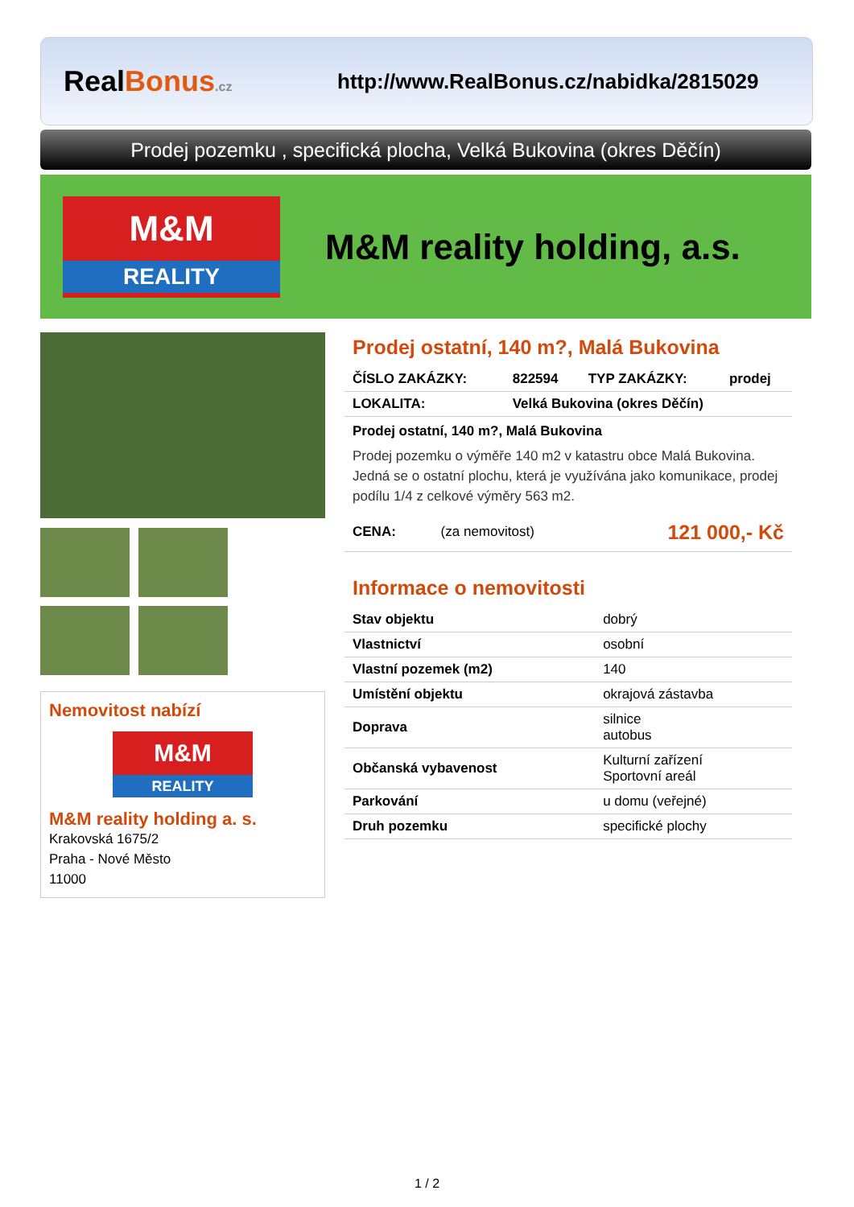RealBonus.cz
http://www.RealBonus.cz/nabidka/2815029
Prodej pozemku , specifická plocha, Velká Bukovina (okres Děčín)
M&M
REALITY
M&M reality holding, a.s.
Nemovitost nabízí
M&M
REALITY
M&M reality holding a. s.
Krakovská 1675/2
Praha - Nové Město
11000
Prodej ostatní, 140 m?, Malá Bukovina
| ČÍSLO ZAKÁZKY: | 822594 | TYP ZAKÁZKY: | prodej |
| LOKALITA: | Velká Bukovina (okres Děčín) | | |
Prodej ostatní, 140 m?, Malá Bukovina
Prodej pozemku o výměře 140 m2 v katastru obce Malá Bukovina. Jedná se o ostatní plochu, která je využívána jako komunikace, prodej podílu 1/4 z celkové výměry 563 m2.
| CENA: | (za nemovitost) | 121 000,- Kč |
Informace o nemovitosti
| Stav objektu | dobrý |
| Vlastnictví | osobní |
| Vlastní pozemek (m2) | 140 |
| Umístění objektu | okrajová zástavba |
| Doprava | silnice autobus |
| Občanská vybavenost | Kulturní zařízení Sportovní areál |
| Parkování | u domu (veřejné) |
| Druh pozemku | specifické plochy |
1 / 2